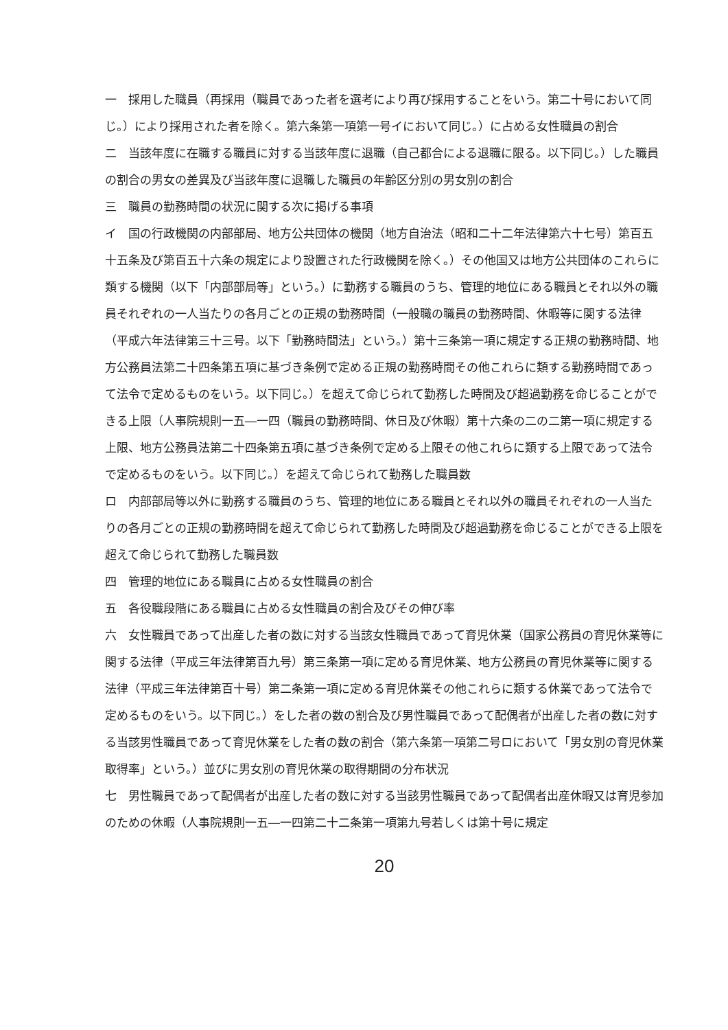一　採用した職員（再採用（職員であった者を選考により再び採用することをいう。第二十号において同じ。）により採用された者を除く。第六条第一項第一号イにおいて同じ。）に占める女性職員の割合
二　当該年度に在職する職員に対する当該年度に退職（自己都合による退職に限る。以下同じ。）した職員の割合の男女の差異及び当該年度に退職した職員の年齢区分別の男女別の割合
三　職員の勤務時間の状況に関する次に掲げる事項
イ　国の行政機関の内部部局、地方公共団体の機関（地方自治法（昭和二十二年法律第六十七号）第百五十五条及び第百五十六条の規定により設置された行政機関を除く。）その他国又は地方公共団体のこれらに類する機関（以下「内部部局等」という。）に勤務する職員のうち、管理的地位にある職員とそれ以外の職員それぞれの一人当たりの各月ごとの正規の勤務時間（一般職の職員の勤務時間、休暇等に関する法律（平成六年法律第三十三号。以下「勤務時間法」という。）第十三条第一項に規定する正規の勤務時間、地方公務員法第二十四条第五項に基づき条例で定める正規の勤務時間その他これらに類する勤務時間であって法令で定めるものをいう。以下同じ。）を超えて命じられて勤務した時間及び超過勤務を命じることができる上限（人事院規則一五―一四（職員の勤務時間、休日及び休暇）第十六条の二の二第一項に規定する上限、地方公務員法第二十四条第五項に基づき条例で定める上限その他これらに類する上限であって法令で定めるものをいう。以下同じ。）を超えて命じられて勤務した職員数
ロ　内部部局等以外に勤務する職員のうち、管理的地位にある職員とそれ以外の職員それぞれの一人当たりの各月ごとの正規の勤務時間を超えて命じられて勤務した時間及び超過勤務を命じることができる上限を超えて命じられて勤務した職員数
四　管理的地位にある職員に占める女性職員の割合
五　各役職段階にある職員に占める女性職員の割合及びその伸び率
六　女性職員であって出産した者の数に対する当該女性職員であって育児休業（国家公務員の育児休業等に関する法律（平成三年法律第百九号）第三条第一項に定める育児休業、地方公務員の育児休業等に関する法律（平成三年法律第百十号）第二条第一項に定める育児休業その他これらに類する休業であって法令で定めるものをいう。以下同じ。）をした者の数の割合及び男性職員であって配偶者が出産した者の数に対する当該男性職員であって育児休業をした者の数の割合（第六条第一項第二号ロにおいて「男女別の育児休業取得率」という。）並びに男女別の育児休業の取得期間の分布状況
七　男性職員であって配偶者が出産した者の数に対する当該男性職員であって配偶者出産休暇又は育児参加のための休暇（人事院規則一五―一四第二十二条第一項第九号若しくは第十号に規定
20